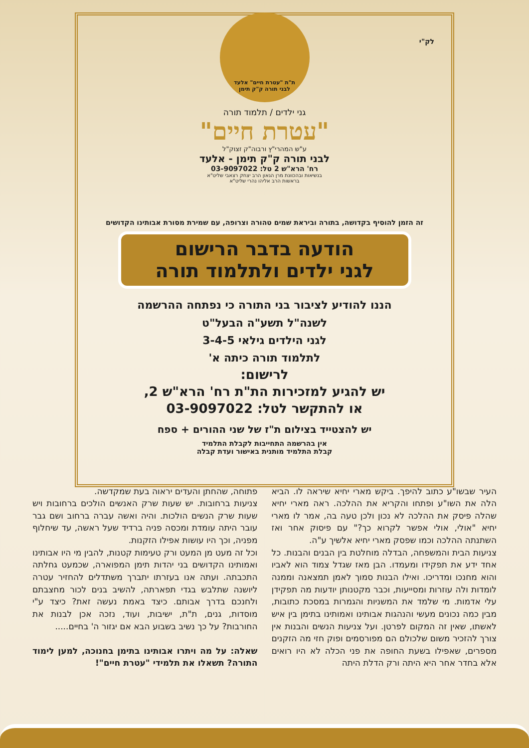לק"י
ת"ת "עטרת חיים" אלעד
לבני תורה ק"ק תימן
גני ילדים / תלמוד תורה
"עטרת חיים"
ע"ש המהרי"ץ ורבוה"ק זצוק"ל
לבני תורה ק"ק תימן - אלעד
רח' הרא"ש 2 טל: 03-9097022
בנשיאות ובהכוונת מרן הגאון הרב יצחק רצאבי שליט"א
בראשות הרב אליהו נהרי שליט"א
זה הזמן להוסיף בקדושה, בתורה וביראת שמים טהורה וצרופה, עם שמירת מסורת אבותינו הקדושים
הודעה בדבר הרישום
לגני ילדים ולתלמוד תורה
הננו להודיע לציבור בני התורה כי נפתחה ההרשמה
לשנה"ל תשע"ה הבעל"ט
לגני הילדים גילאי 3-4-5
לתלמוד תורה כיתה א'
לרישום:
יש להגיע למזכירות הת"ת רח' הרא"ש 2,
או להתקשר לטל: 03-9097022
יש להצטייד בצילום ת"ז של שני ההורים + ספח
אין בהרשמה התחייבות לקבלת התלמיד
קבלת התלמיד מותנית באישור ועדת קבלה
העיר שבשו"ע כתוב להיפך. ביקש מארי יחיא שיראה לו. הביא הלה את השו"ע ופתחו והקריא את ההלכה. ראה מארי יחיא שהלה פיסק את ההלכה לא נכון ולכן טעה בה, אמר לו מארי יחיא "אולי, אולי אפשר לקרוא כך?" עם פיסוק אחר ואז השתנתה ההלכה וכמו שפסק מארי יחיא אלשיך ע"ה.
צניעות הבית והמשפחה, הבדלה מוחלטת בין הבנים והבנות. כל אחד ידע את תפקידו ומעמדו. הבן מאז שגדל צמוד הוא לאביו והוא מחנכו ומדריכו. ואילו הבנות סמוך לאמן תמצאנה וממנה לומדות ולה עוזרות ומסייעות, וכבר מקטנותן יודעות מה תפקידן עלי אדמות. מי שלמד את המשניות והגמרות במסכת כתובות, מבין כמה נכונים מעשי והנהגות אבותינו ואמותינו בתימן בין איש לאשתו, שאין זה המקום לפרטן. ועל צניעות הנשים והבנות אין צורך להזכיר משום שלכולם הם מפורסמים ופוק חזי מה הזקנים מספרים, שאפילו בשעת החופה את פני הכלה לא היו רואים אלא בחדר אחר היא היתה ורק הדלת היתה
פתוחה, שהחתן והעדים יראוה בעת שמקדשה.
צניעות ברחובות. יש שעות שרק האנשים הולכים ברחובות ויש שעות שרק הנשים הולכות. והיה ואשה עברה ברחוב ושם גבר עובר היתה עומדת ומכסה פניה ברדיד שעל ראשה, עד שיחלוף מפניה, וכך היו עושות אפילו הזקנות.
וכל זה מעט מן המעט ורק טעימות קטנות, להבין מי היו אבותינו ואמותינו הקדושים בני יהדות תימן המפוארה, שכמעט גחלתה התכבתה. ועתה אנו בעזרתו יתברך משתדלים להחזיר עטרה ליושנה שתלבש בגדי תפארתה, להשיב בנים לכור מחצבתם ולחנכם בדרך אבותם. כיצד באמת נעשה זאת? כיצד ע"י מוסדות, גנים, ת"ת, ישיבות, ועוד, נזכה אכן לבנות את החורבות? על כך נשיב בשבוע הבא אם יגזור ה' בחיים.....
שאלה: על מה ויתרו אבותינו בתימן בחנוכה, למען לימוד התורה? תשאלו את תלמידי "עטרת חיים"!